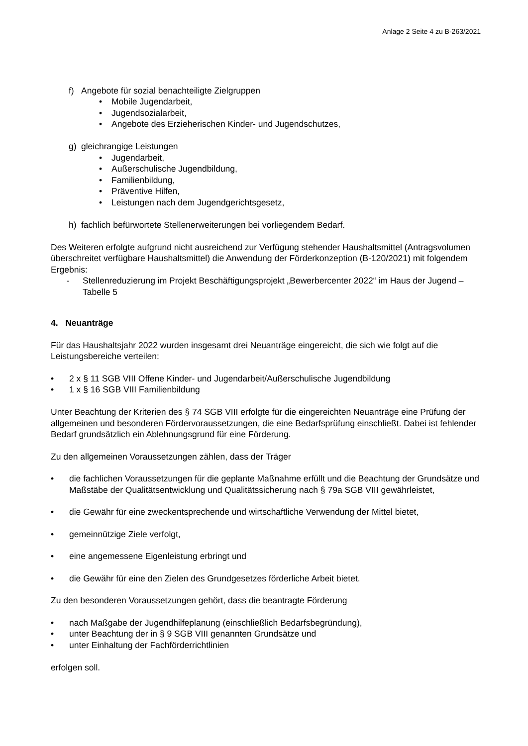Anlage 2 Seite 4 zu B-263/2021
f) Angebote für sozial benachteiligte Zielgruppen
• Mobile Jugendarbeit,
• Jugendsozialarbeit,
• Angebote des Erzieherischen Kinder- und Jugendschutzes,
g) gleichrangige Leistungen
• Jugendarbeit,
• Außerschulische Jugendbildung,
• Familienbildung,
• Präventive Hilfen,
• Leistungen nach dem Jugendgerichtsgesetz,
h) fachlich befürwortete Stellenerweiterungen bei vorliegendem Bedarf.
Des Weiteren erfolgte aufgrund nicht ausreichend zur Verfügung stehender Haushaltsmittel (Antragsvolumen überschreitet verfügbare Haushaltsmittel) die Anwendung der Förderkonzeption (B-120/2021) mit folgendem Ergebnis:
- Stellenreduzierung im Projekt Beschäftigungsprojekt „Bewerbercenter 2022“ im Haus der Jugend – Tabelle 5
4. Neuanträge
Für das Haushaltsjahr 2022 wurden insgesamt drei Neuanträge eingereicht, die sich wie folgt auf die Leistungsbereiche verteilen:
• 2 x § 11 SGB VIII Offene Kinder- und Jugendarbeit/Außerschulische Jugendbildung
• 1 x § 16 SGB VIII Familienbildung
Unter Beachtung der Kriterien des § 74 SGB VIII erfolgte für die eingereichten Neuanträge eine Prüfung der allgemeinen und besonderen Fördervoraussetzungen, die eine Bedarfsprüfung einschließt. Dabei ist fehlender Bedarf grundsätzlich ein Ablehnungsgrund für eine Förderung.
Zu den allgemeinen Voraussetzungen zählen, dass der Träger
• die fachlichen Voraussetzungen für die geplante Maßnahme erfüllt und die Beachtung der Grundsätze und Maßstäbe der Qualitätsentwicklung und Qualitätssicherung nach § 79a SGB VIII gewährleistet,
• die Gewähr für eine zweckentsprechende und wirtschaftliche Verwendung der Mittel bietet,
• gemeinnützige Ziele verfolgt,
• eine angemessene Eigenleistung erbringt und
• die Gewähr für eine den Zielen des Grundgesetzes förderliche Arbeit bietet.
Zu den besonderen Voraussetzungen gehört, dass die beantragte Förderung
• nach Maßgabe der Jugendhilfeplanung (einschließlich Bedarfsbegründung),
• unter Beachtung der in § 9 SGB VIII genannten Grundsätze und
• unter Einhaltung der Fachförderrichtlinien
erfolgen soll.